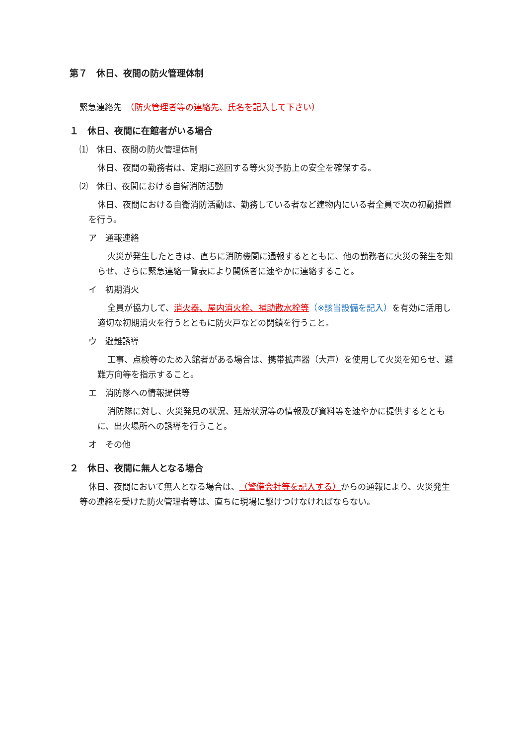第７　休日、夜間の防火管理体制
緊急連絡先　（防火管理者等の連絡先、氏名を記入して下さい）
１　休日、夜間に在館者がいる場合
⑴　休日、夜間の防火管理体制
休日、夜間の勤務者は、定期に巡回する等火災予防上の安全を確保する。
⑵　休日、夜間における自衛消防活動
休日、夜間における自衛消防活動は、勤務している者など建物内にいる者全員で次の初動措置を行う。
ア　通報連絡
火災が発生したときは、直ちに消防機関に通報するとともに、他の勤務者に火災の発生を知らせ、さらに緊急連絡一覧表により関係者に速やかに連絡すること。
イ　初期消火
全員が協力して、消火器、屋内消火栓、補助散水栓等（※該当設備を記入）を有効に活用し適切な初期消火を行うとともに防火戸などの閉鎖を行うこと。
ウ　避難誘導
工事、点検等のため入館者がある場合は、携帯拡声器（大声）を使用して火災を知らせ、避難方向等を指示すること。
エ　消防隊への情報提供等
消防隊に対し、火災発見の状況、延焼状況等の情報及び資料等を速やかに提供するとともに、出火場所への誘導を行うこと。
オ　その他
２　休日、夜間に無人となる場合
休日、夜間において無人となる場合は、（警備会社等を記入する）からの通報により、火災発生等の連絡を受けた防火管理者等は、直ちに現場に駆けつけなければならない。